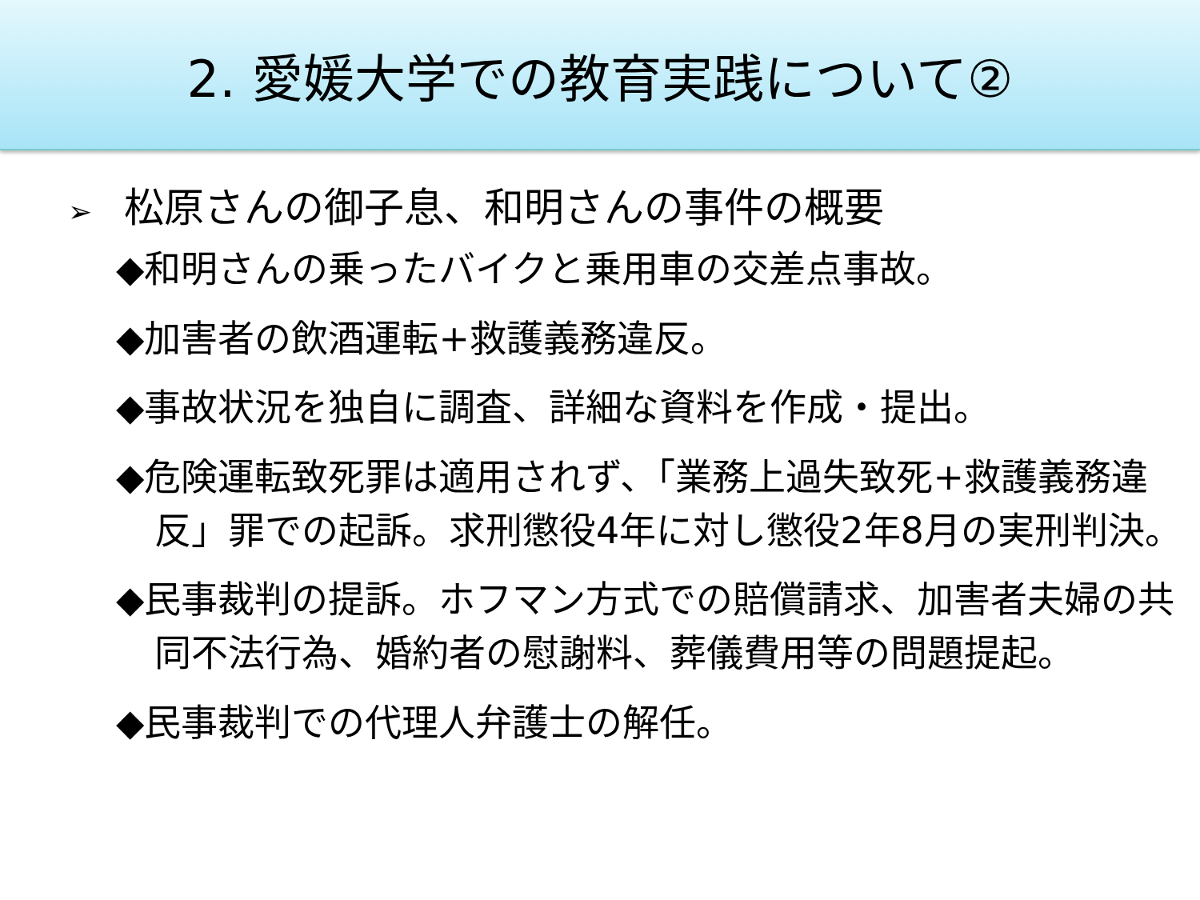2. 愛媛大学での教育実践について②
➢ 松原さんの御子息、和明さんの事件の概要
◆和明さんの乗ったバイクと乗用車の交差点事故。
◆加害者の飲酒運転+救護義務違反。
◆事故状況を独自に調査、詳細な資料を作成・提出。
◆危険運転致死罪は適用されず、「業務上過失致死+救護義務違反」罪での起訴。求刑懲役4年に対し懲役2年8月の実刑判決。
◆民事裁判の提訴。ホフマン方式での賠償請求、加害者夫婦の共同不法行為、婚約者の慰謝料、葬儀費用等の問題提起。
◆民事裁判での代理人弁護士の解任。